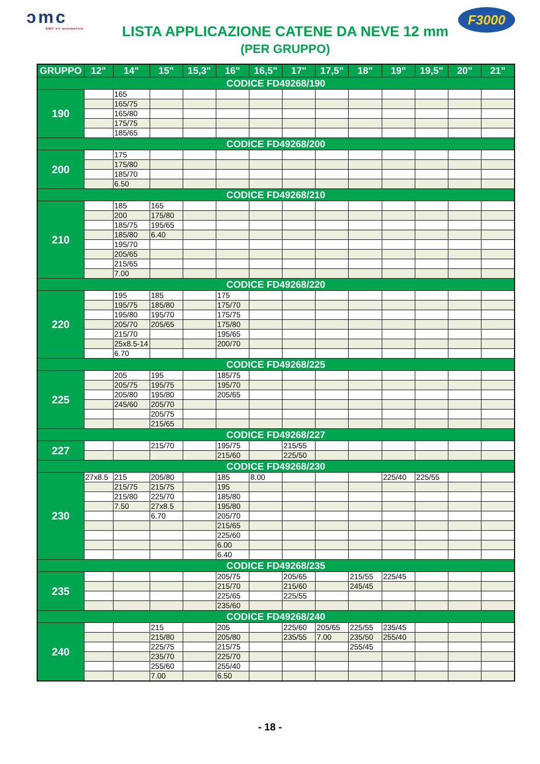ɔmc
DMC srl automotive
LISTA APPLICAZIONE CATENE DA NEVE 12 mm
(PER GRUPPO)
F3000
| GRUPPO | 12" | 14" | 15" | 15,3" | 16" | 16,5" | 17" | 17,5" | 18" | 19" | 19,5" | 20" | 21" |
| --- | --- | --- | --- | --- | --- | --- | --- | --- | --- | --- | --- | --- | --- |
| CODICE FD49268/190 | | | | | | | | | | | | | |
| 190 | | 165 | | | | | | | | | | | |
| | | 165/75 | | | | | | | | | | | |
| | | 165/80 | | | | | | | | | | | |
| | | 175/75 | | | | | | | | | | | |
| | | 185/65 | | | | | | | | | | | |
| CODICE FD49268/200 | | | | | | | | | | | | | |
| 200 | | 175 | | | | | | | | | | | |
| | | 175/80 | | | | | | | | | | | |
| | | 185/70 | | | | | | | | | | | |
| | | 6.50 | | | | | | | | | | | |
| CODICE FD49268/210 | | | | | | | | | | | | | |
| 210 | | 185 | 165 | | | | | | | | | | |
| | | 200 | 175/80 | | | | | | | | | | |
| | | 185/75 | 195/65 | | | | | | | | | | |
| | | 185/80 | 6.40 | | | | | | | | | | |
| | | 195/70 | | | | | | | | | | | |
| | | 205/65 | | | | | | | | | | | |
| | | 215/65 | | | | | | | | | | | |
| | | 7.00 | | | | | | | | | | | |
| CODICE FD49268/220 | | | | | | | | | | | | | |
| 220 | | 195 | 185 | | 175 | | | | | | | | |
| | | 195/75 | 185/80 | | 175/70 | | | | | | | | |
| | | 195/80 | 195/70 | | 175/75 | | | | | | | | |
| | | 205/70 | 205/65 | | 175/80 | | | | | | | | |
| | | 215/70 | | | 195/65 | | | | | | | | |
| | | 25x8.5-14 | | | 200/70 | | | | | | | | |
| | | 6.70 | | | | | | | | | | | |
| CODICE FD49268/225 | | | | | | | | | | | | | |
| 225 | | 205 | 195 | | 185/75 | | | | | | | | |
| | | 205/75 | 195/75 | | 195/70 | | | | | | | | |
| | | 205/80 | 195/80 | | 205/65 | | | | | | | | |
| | | 245/60 | 205/70 | | | | | | | | | | |
| | | | 205/75 | | | | | | | | | | |
| | | | 215/65 | | | | | | | | | | |
| CODICE FD49268/227 | | | | | | | | | | | | | |
| 227 | | | 215/70 | | 195/75 | | 215/55 | | | | | | |
| | | | | | 215/60 | | 225/50 | | | | | | |
| CODICE FD49268/230 | | | | | | | | | | | | | |
| 230 | 27x8.5 | 215 | 205/80 | | 185 | 8.00 | | | | 225/40 | 225/55 | | |
| | | 215/75 | 215/75 | | 195 | | | | | | | | |
| | | 215/80 | 225/70 | | 185/80 | | | | | | | | |
| | | 7.50 | 27x8.5 | | 195/80 | | | | | | | | |
| | | | 6.70 | | 205/70 | | | | | | | | |
| | | | | | 215/65 | | | | | | | | |
| | | | | | 225/60 | | | | | | | | |
| | | | | | 6.00 | | | | | | | | |
| | | | | | 6.40 | | | | | | | | |
| CODICE FD49268/235 | | | | | | | | | | | | | |
| 235 | | | | | 205/75 | | 205/65 | | 215/55 | 225/45 | | | |
| | | | | | 215/70 | | 215/60 | | 245/45 | | | | |
| | | | | | 225/65 | | 225/55 | | | | | | |
| | | | | | 235/60 | | | | | | | | |
| CODICE FD49268/240 | | | | | | | | | | | | | |
| 240 | | | 215 | | 205 | | 225/60 | 205/65 | 225/55 | 235/45 | | | |
| | | | 215/80 | | 205/80 | | 235/55 | 7.00 | 235/50 | 255/40 | | | |
| | | | 225/75 | | 215/75 | | | | 255/45 | | | | |
| | | | 235/70 | | 225/70 | | | | | | | | |
| | | | 255/60 | | 255/40 | | | | | | | | |
| | | | 7.00 | | 6.50 | | | | | | | | |
- 18 -